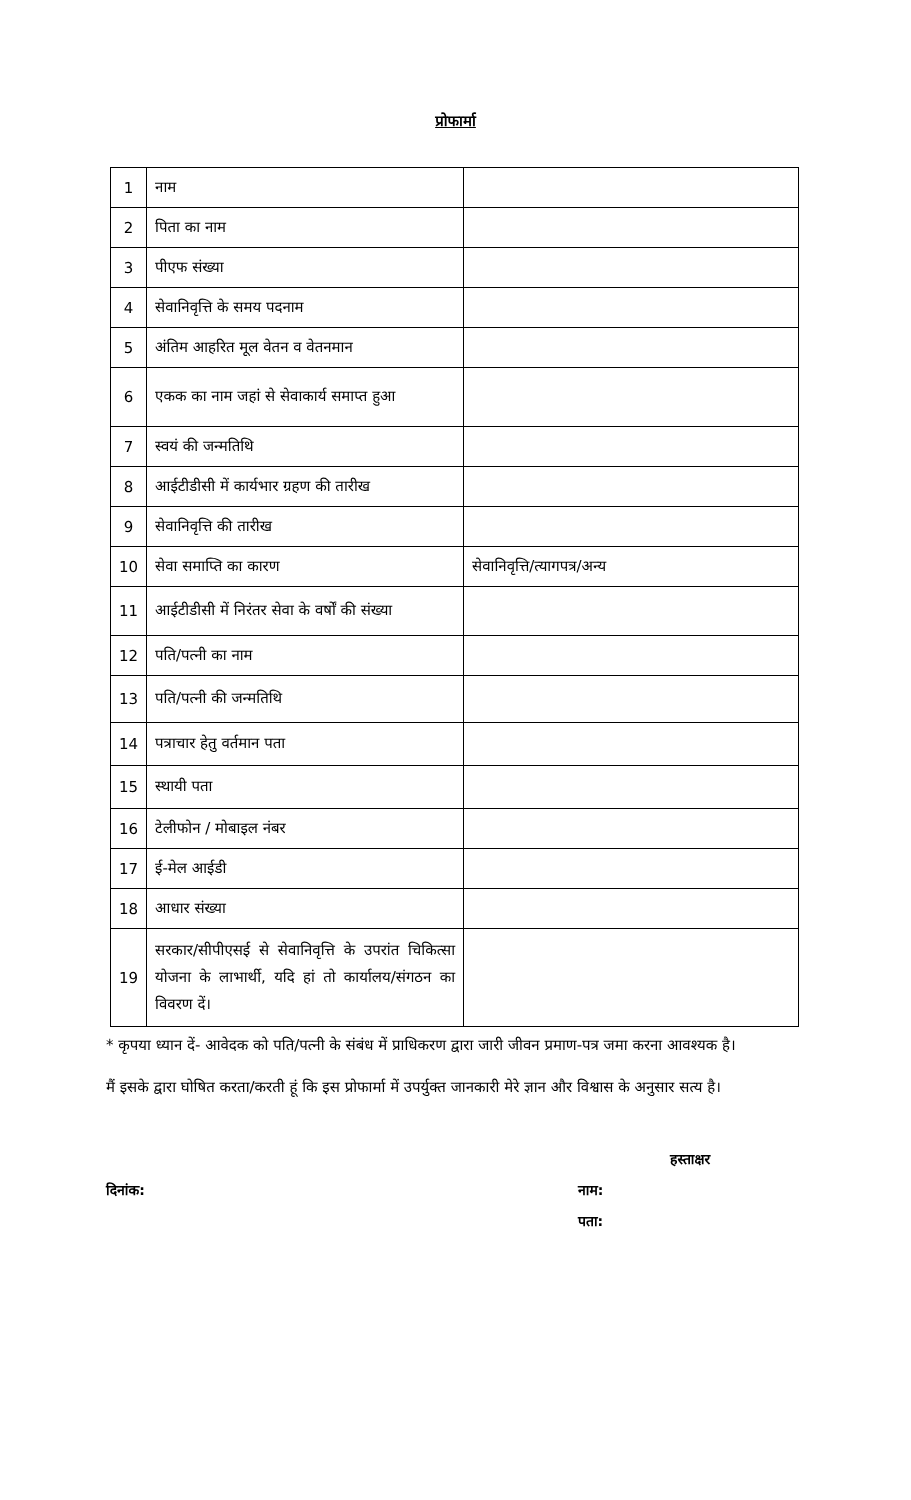प्रोफार्मा
| 1 | नाम | |
| 2 | पिता का नाम | |
| 3 | पीएफ संख्या | |
| 4 | सेवानिवृत्ति के समय पदनाम | |
| 5 | अंतिम आहरित मूल वेतन व वेतनमान | |
| 6 | एकक का नाम जहां से सेवाकार्य समाप्त हुआ | |
| 7 | स्वयं की जन्मतिथि | |
| 8 | आईटीडीसी में कार्यभार ग्रहण की तारीख | |
| 9 | सेवानिवृत्ति की तारीख | |
| 10 | सेवा समाप्ति का कारण | सेवानिवृत्ति/त्यागपत्र/अन्य |
| 11 | आईटीडीसी में निरंतर सेवा के वर्षों की संख्या | |
| 12 | पति/पत्नी का नाम | |
| 13 | पति/पत्नी की जन्मतिथि | |
| 14 | पत्राचार हेतु वर्तमान पता | |
| 15 | स्थायी पता | |
| 16 | टेलीफोन / मोबाइल नंबर | |
| 17 | ई-मेल आईडी | |
| 18 | आधार संख्या | |
| 19 | सरकार/सीपीएसई से सेवानिवृत्ति के उपरांत चिकित्सा योजना के लाभार्थी, यदि हां तो कार्यालय/संगठन का विवरण दें। | |
* कृपया ध्यान दें- आवेदक को पति/पत्नी के संबंध में प्राधिकरण द्वारा जारी जीवन प्रमाण-पत्र जमा करना आवश्यक है।
मैं इसके द्वारा घोषित करता/करती हूं कि इस प्रोफार्मा में उपर्युक्त जानकारी मेरे ज्ञान और विश्वास के अनुसार सत्य है।
हस्ताक्षर
दिनांक: नाम:
पता: